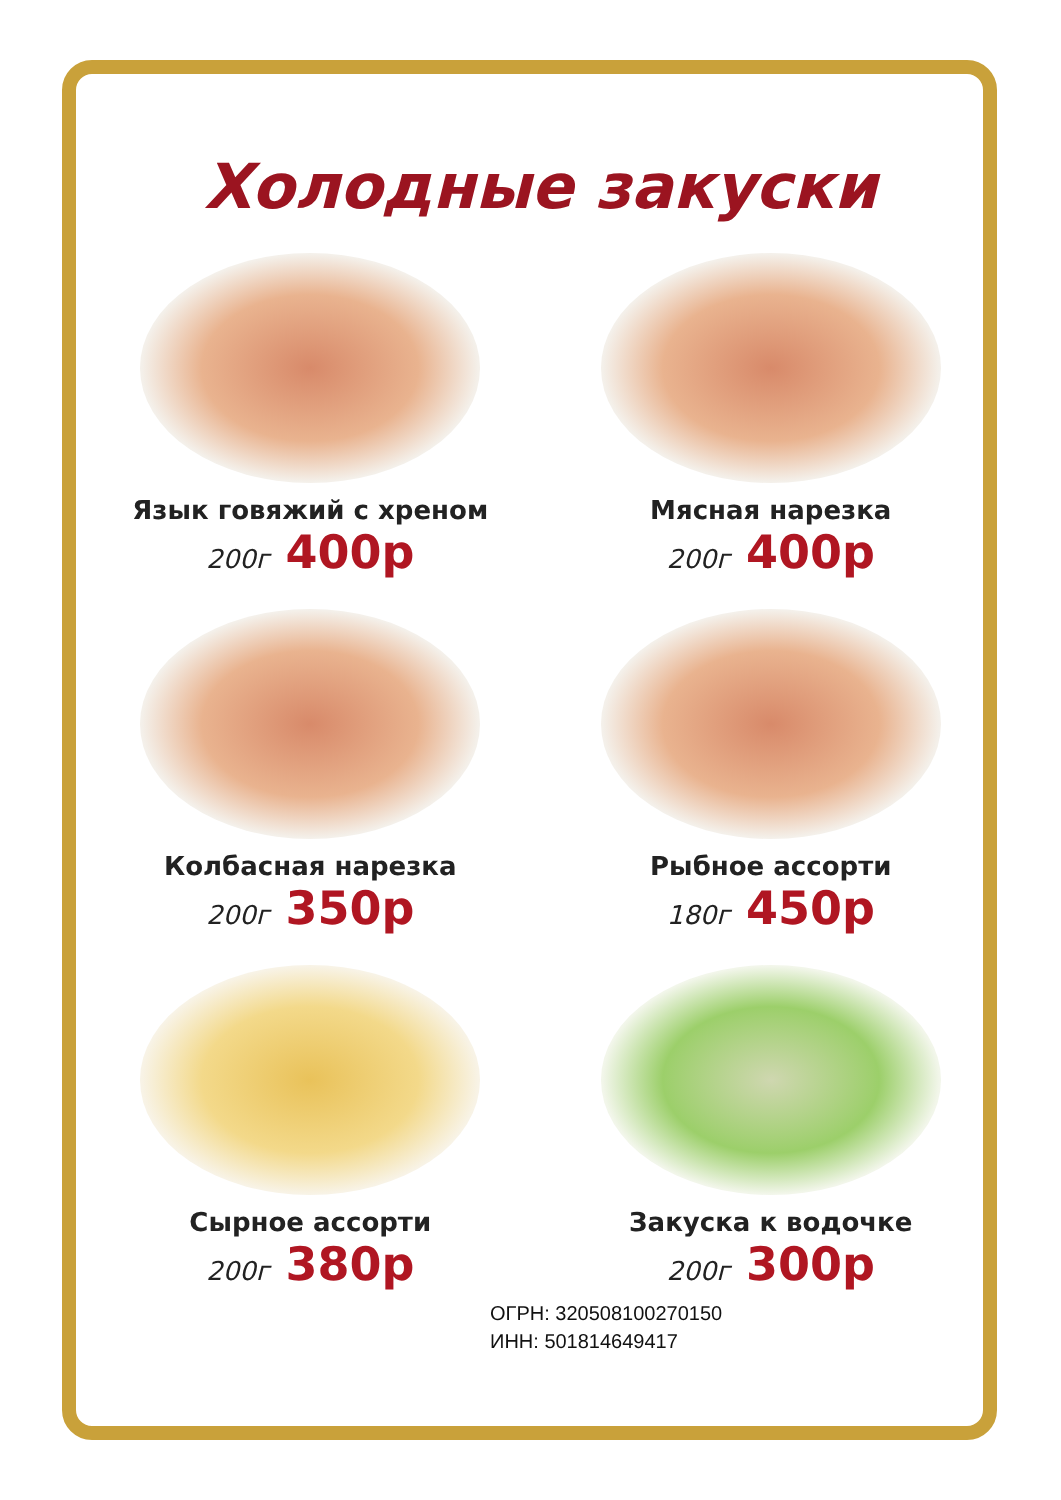Холодные закуски
Язык говяжий с хреном
200г 400р
Мясная нарезка
200г 400р
Колбасная нарезка
200г 350р
Рыбное ассорти
180г 450р
Сырное ассорти
200г 380р
Закуска к водочке
200г 300р
ОГРН: 320508100270150
ИНН: 501814649417